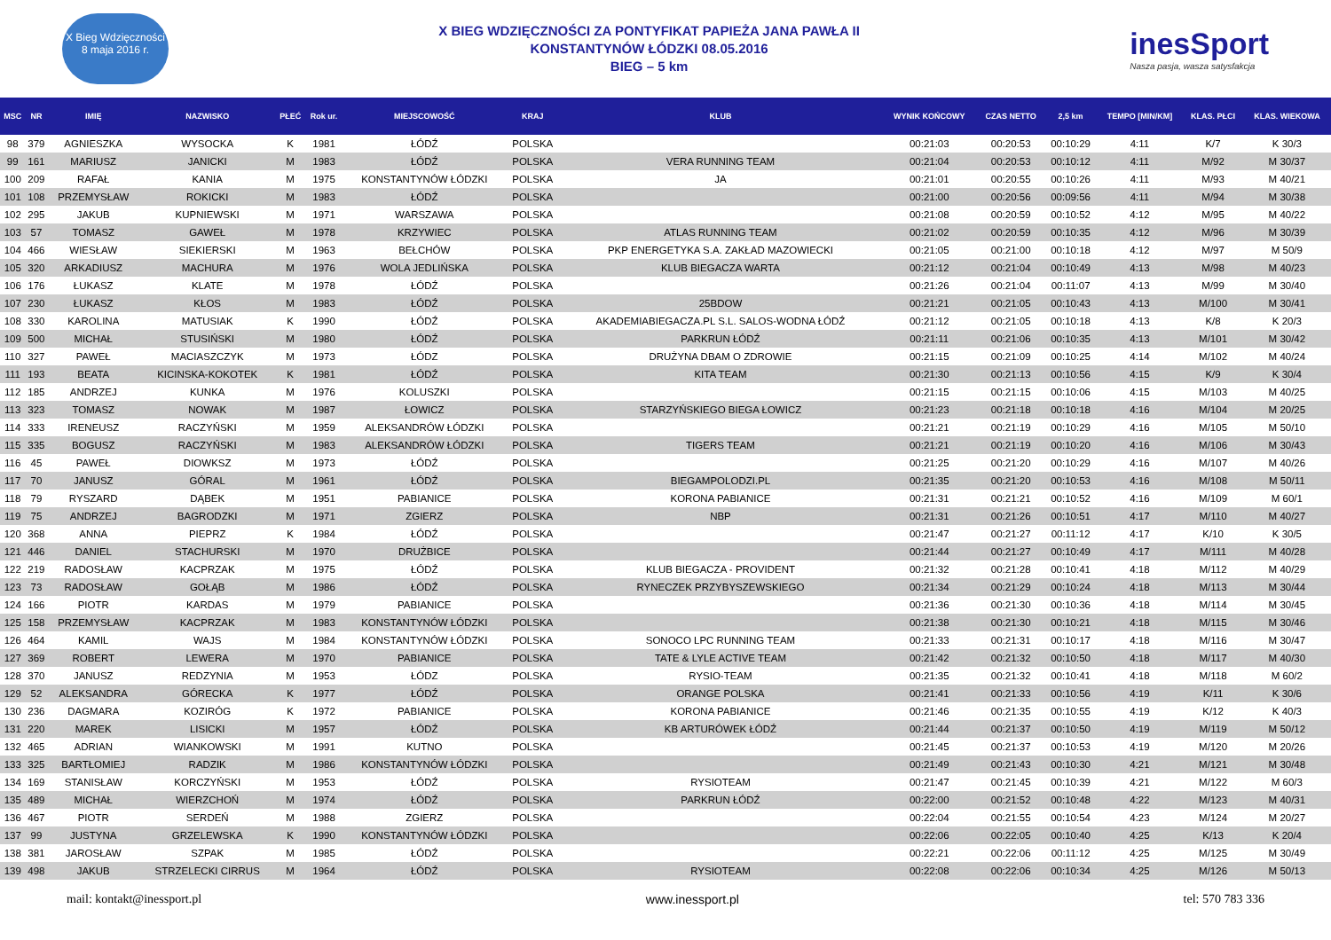X Bieg Wdzięczności
8 maja 2016 r.
X BIEG WDZIĘCZNOŚCI ZA PONTYFIKAT PAPIEŻA JANA PAWŁA II
KONSTANTYNÓW ŁÓDZKI 08.05.2016
BIEG – 5 km
inesSport
Nasza pasja, wasza satysfakcja
| MSC | NR | IMIĘ | NAZWISKO | PŁEĆ | Rok ur. | MIEJSCOWOŚĆ | KRAJ | KLUB | WYNIK KOŃCOWY | CZAS NETTO | 2,5 km | TEMPO [MIN/KM] | KLAS. PŁCI | KLAS. WIEKOWA |
| --- | --- | --- | --- | --- | --- | --- | --- | --- | --- | --- | --- | --- | --- | --- |
| 98 | 379 | AGNIESZKA | WYSOCKA | K | 1981 | ŁÓDŹ | POLSKA | | 00:21:03 | 00:20:53 | 00:10:29 | 4:11 | K/7 | K 30/3 |
| 99 | 161 | MARIUSZ | JANICKI | M | 1983 | ŁÓDŹ | POLSKA | VERA RUNNING TEAM | 00:21:04 | 00:20:53 | 00:10:12 | 4:11 | M/92 | M 30/37 |
| 100 | 209 | RAFAŁ | KANIA | M | 1975 | KONSTANTYNÓW ŁÓDZKI | POLSKA | JA | 00:21:01 | 00:20:55 | 00:10:26 | 4:11 | M/93 | M 40/21 |
| 101 | 108 | PRZEMYSŁAW | ROKICKI | M | 1983 | ŁÓDŹ | POLSKA | | 00:21:00 | 00:20:56 | 00:09:56 | 4:11 | M/94 | M 30/38 |
| 102 | 295 | JAKUB | KUPNIEWSKI | M | 1971 | WARSZAWA | POLSKA | | 00:21:08 | 00:20:59 | 00:10:52 | 4:12 | M/95 | M 40/22 |
| 103 | 57 | TOMASZ | GAWEŁ | M | 1978 | KRZYWIEC | POLSKA | ATLAS RUNNING TEAM | 00:21:02 | 00:20:59 | 00:10:35 | 4:12 | M/96 | M 30/39 |
| 104 | 466 | WIESŁAW | SIEKIERSKI | M | 1963 | BEŁCHÓW | POLSKA | PKP ENERGETYKA S.A. ZAKŁAD MAZOWIECKI | 00:21:05 | 00:21:00 | 00:10:18 | 4:12 | M/97 | M 50/9 |
| 105 | 320 | ARKADIUSZ | MACHURA | M | 1976 | WOLA JEDLIŃSKA | POLSKA | KLUB BIEGACZA WARTA | 00:21:12 | 00:21:04 | 00:10:49 | 4:13 | M/98 | M 40/23 |
| 106 | 176 | ŁUKASZ | KLATE | M | 1978 | ŁÓDŹ | POLSKA | | 00:21:26 | 00:21:04 | 00:11:07 | 4:13 | M/99 | M 30/40 |
| 107 | 230 | ŁUKASZ | KŁOS | M | 1983 | ŁÓDŹ | POLSKA | 25BDOW | 00:21:21 | 00:21:05 | 00:10:43 | 4:13 | M/100 | M 30/41 |
| 108 | 330 | KAROLINA | MATUSIAK | K | 1990 | ŁÓDŹ | POLSKA | AKADEMIABIEGACZA.PL S.L. SALOS-WODNA ŁÓDŹ | 00:21:12 | 00:21:05 | 00:10:18 | 4:13 | K/8 | K 20/3 |
| 109 | 500 | MICHAŁ | STUSIŃSKI | M | 1980 | ŁÓDŹ | POLSKA | PARKRUN ŁÓDŹ | 00:21:11 | 00:21:06 | 00:10:35 | 4:13 | M/101 | M 30/42 |
| 110 | 327 | PAWEŁ | MACIASZCZYK | M | 1973 | ŁÓDZ | POLSKA | DRUŻYNA DBAM O ZDROWIE | 00:21:15 | 00:21:09 | 00:10:25 | 4:14 | M/102 | M 40/24 |
| 111 | 193 | BEATA | KICINSKA-KOKOTEK | K | 1981 | ŁÓDŹ | POLSKA | KITA TEAM | 00:21:30 | 00:21:13 | 00:10:56 | 4:15 | K/9 | K 30/4 |
| 112 | 185 | ANDRZEJ | KUNKA | M | 1976 | KOLUSZKI | POLSKA | | 00:21:15 | 00:21:15 | 00:10:06 | 4:15 | M/103 | M 40/25 |
| 113 | 323 | TOMASZ | NOWAK | M | 1987 | ŁOWICZ | POLSKA | STARZYŃSKIEGO BIEGA ŁOWICZ | 00:21:23 | 00:21:18 | 00:10:18 | 4:16 | M/104 | M 20/25 |
| 114 | 333 | IRENEUSZ | RACZYŃSKI | M | 1959 | ALEKSANDRÓW ŁÓDZKI | POLSKA | | 00:21:21 | 00:21:19 | 00:10:29 | 4:16 | M/105 | M 50/10 |
| 115 | 335 | BOGUSZ | RACZYŃSKI | M | 1983 | ALEKSANDRÓW ŁÓDZKI | POLSKA | TIGERS TEAM | 00:21:21 | 00:21:19 | 00:10:20 | 4:16 | M/106 | M 30/43 |
| 116 | 45 | PAWEŁ | DIOWKSZ | M | 1973 | ŁÓDŹ | POLSKA | | 00:21:25 | 00:21:20 | 00:10:29 | 4:16 | M/107 | M 40/26 |
| 117 | 70 | JANUSZ | GÓRAL | M | 1961 | ŁÓDŹ | POLSKA | BIEGAMPOLODZI.PL | 00:21:35 | 00:21:20 | 00:10:53 | 4:16 | M/108 | M 50/11 |
| 118 | 79 | RYSZARD | DĄBEK | M | 1951 | PABIANICE | POLSKA | KORONA PABIANICE | 00:21:31 | 00:21:21 | 00:10:52 | 4:16 | M/109 | M 60/1 |
| 119 | 75 | ANDRZEJ | BAGRODZKI | M | 1971 | ZGIERZ | POLSKA | NBP | 00:21:31 | 00:21:26 | 00:10:51 | 4:17 | M/110 | M 40/27 |
| 120 | 368 | ANNA | PIEPRZ | K | 1984 | ŁÓDŹ | POLSKA | | 00:21:47 | 00:21:27 | 00:11:12 | 4:17 | K/10 | K 30/5 |
| 121 | 446 | DANIEL | STACHURSKI | M | 1970 | DRUŻBICE | POLSKA | | 00:21:44 | 00:21:27 | 00:10:49 | 4:17 | M/111 | M 40/28 |
| 122 | 219 | RADOSŁAW | KACPRZAK | M | 1975 | ŁÓDŹ | POLSKA | KLUB BIEGACZA - PROVIDENT | 00:21:32 | 00:21:28 | 00:10:41 | 4:18 | M/112 | M 40/29 |
| 123 | 73 | RADOSŁAW | GOŁĄB | M | 1986 | ŁÓDŹ | POLSKA | RYNECZEK PRZYBYSZEWSKIEGO | 00:21:34 | 00:21:29 | 00:10:24 | 4:18 | M/113 | M 30/44 |
| 124 | 166 | PIOTR | KARDAS | M | 1979 | PABIANICE | POLSKA | | 00:21:36 | 00:21:30 | 00:10:36 | 4:18 | M/114 | M 30/45 |
| 125 | 158 | PRZEMYSŁAW | KACPRZAK | M | 1983 | KONSTANTYNÓW ŁÓDZKI | POLSKA | | 00:21:38 | 00:21:30 | 00:10:21 | 4:18 | M/115 | M 30/46 |
| 126 | 464 | KAMIL | WAJS | M | 1984 | KONSTANTYNÓW ŁÓDZKI | POLSKA | SONOCO LPC RUNNING TEAM | 00:21:33 | 00:21:31 | 00:10:17 | 4:18 | M/116 | M 30/47 |
| 127 | 369 | ROBERT | LEWERA | M | 1970 | PABIANICE | POLSKA | TATE & LYLE ACTIVE TEAM | 00:21:42 | 00:21:32 | 00:10:50 | 4:18 | M/117 | M 40/30 |
| 128 | 370 | JANUSZ | REDZYNIA | M | 1953 | ŁÓDZ | POLSKA | RYSIO-TEAM | 00:21:35 | 00:21:32 | 00:10:41 | 4:18 | M/118 | M 60/2 |
| 129 | 52 | ALEKSANDRA | GÓRECKA | K | 1977 | ŁÓDŹ | POLSKA | ORANGE POLSKA | 00:21:41 | 00:21:33 | 00:10:56 | 4:19 | K/11 | K 30/6 |
| 130 | 236 | DAGMARA | KOZIRÓG | K | 1972 | PABIANICE | POLSKA | KORONA PABIANICE | 00:21:46 | 00:21:35 | 00:10:55 | 4:19 | K/12 | K 40/3 |
| 131 | 220 | MAREK | LISICKI | M | 1957 | ŁÓDŹ | POLSKA | KB ARTURÓWEK ŁÓDŹ | 00:21:44 | 00:21:37 | 00:10:50 | 4:19 | M/119 | M 50/12 |
| 132 | 465 | ADRIAN | WIANKOWSKI | M | 1991 | KUTNO | POLSKA | | 00:21:45 | 00:21:37 | 00:10:53 | 4:19 | M/120 | M 20/26 |
| 133 | 325 | BARTŁOMIEJ | RADZIK | M | 1986 | KONSTANTYNÓW ŁÓDZKI | POLSKA | | 00:21:49 | 00:21:43 | 00:10:30 | 4:21 | M/121 | M 30/48 |
| 134 | 169 | STANISŁAW | KORCZYŃSKI | M | 1953 | ŁÓDŹ | POLSKA | RYSIOTEAM | 00:21:47 | 00:21:45 | 00:10:39 | 4:21 | M/122 | M 60/3 |
| 135 | 489 | MICHAŁ | WIERZCHOŃ | M | 1974 | ŁÓDŹ | POLSKA | PARKRUN ŁÓDŹ | 00:22:00 | 00:21:52 | 00:10:48 | 4:22 | M/123 | M 40/31 |
| 136 | 467 | PIOTR | SERDEŃ | M | 1988 | ZGIERZ | POLSKA | | 00:22:04 | 00:21:55 | 00:10:54 | 4:23 | M/124 | M 20/27 |
| 137 | 99 | JUSTYNA | GRZELEWSKA | K | 1990 | KONSTANTYNÓW ŁÓDZKI | POLSKA | | 00:22:06 | 00:22:05 | 00:10:40 | 4:25 | K/13 | K 20/4 |
| 138 | 381 | JAROSŁAW | SZPAK | M | 1985 | ŁÓDŹ | POLSKA | | 00:22:21 | 00:22:06 | 00:11:12 | 4:25 | M/125 | M 30/49 |
| 139 | 498 | JAKUB | STRZELECKI CIRRUS | M | 1964 | ŁÓDŹ | POLSKA | RYSIOTEAM | 00:22:08 | 00:22:06 | 00:10:34 | 4:25 | M/126 | M 50/13 |
mail: kontakt@inessport.pl www.inessport.pl tel: 570 783 336